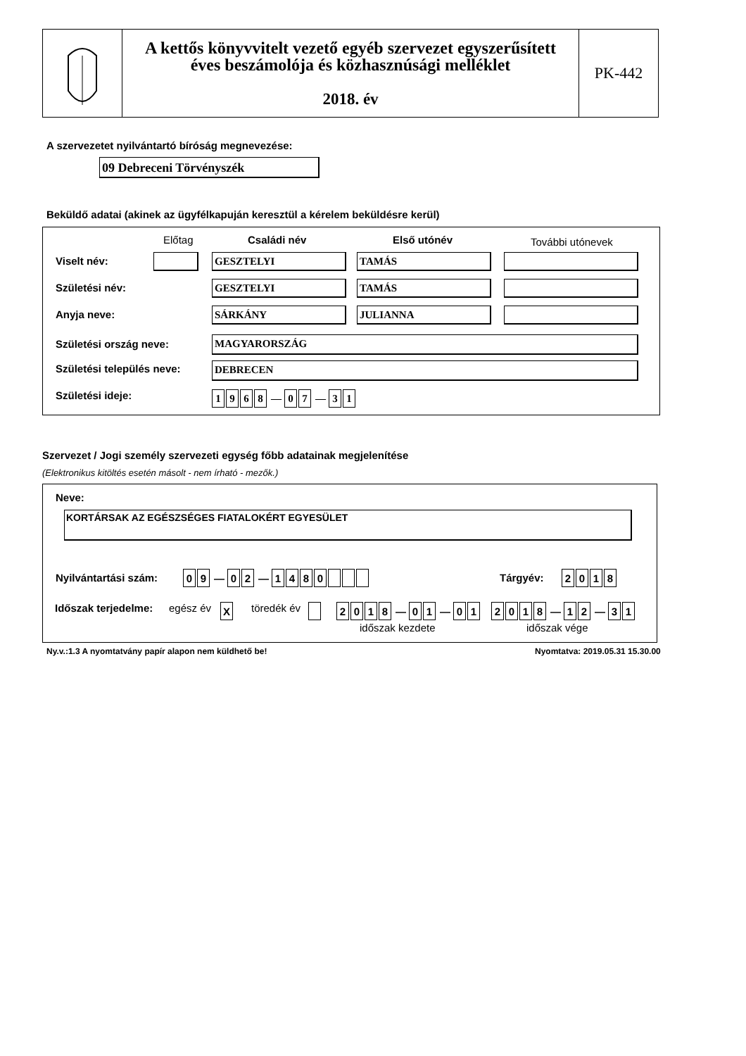A kettős könyvvitelt vezető egyéb szervezet egyszerűsített
éves beszámolója és közhasznúsági melléklet
2018. év
PK-442
A szervezetet nyilvántartó bíróság megnevezése:
09 Debreceni Törvényszék
Beküldő adatai (akinek az ügyfélkapuján keresztül a kérelem beküldésre kerül)
Előtag Családi név Első utónév További utónevek
Viselt név: GESZTELYI TAMÁS
Születési név: GESZTELYI TAMÁS
Anyja neve: SÁRKÁNY JULIANNA
Születési ország neve: MAGYARORSZÁG
Születési település neve: DEBRECEN
Születési ideje: 1968 — 07 — 31
Szervezet / Jogi személy szervezeti egység főbb adatainak megjelenítése
(Elektronikus kitöltés esetén másolt - nem írható - mezők.)
Neve:
KORTÁRSAK AZ EGÉSZSÉGES FIATALOKÉRT EGYESÜLET
Nyilvántartási szám: 09 — 02 — 1480 Tárgyév: 2018
Időszak terjedelme: egész év X töredék év 2018 — 01 — 01 2018 — 12 — 31
időszak kezdete időszak vége
Ny.v.:1.3 A nyomtatvány papír alapon nem küldhető be!
Nyomtatva: 2019.05.31 15.30.00